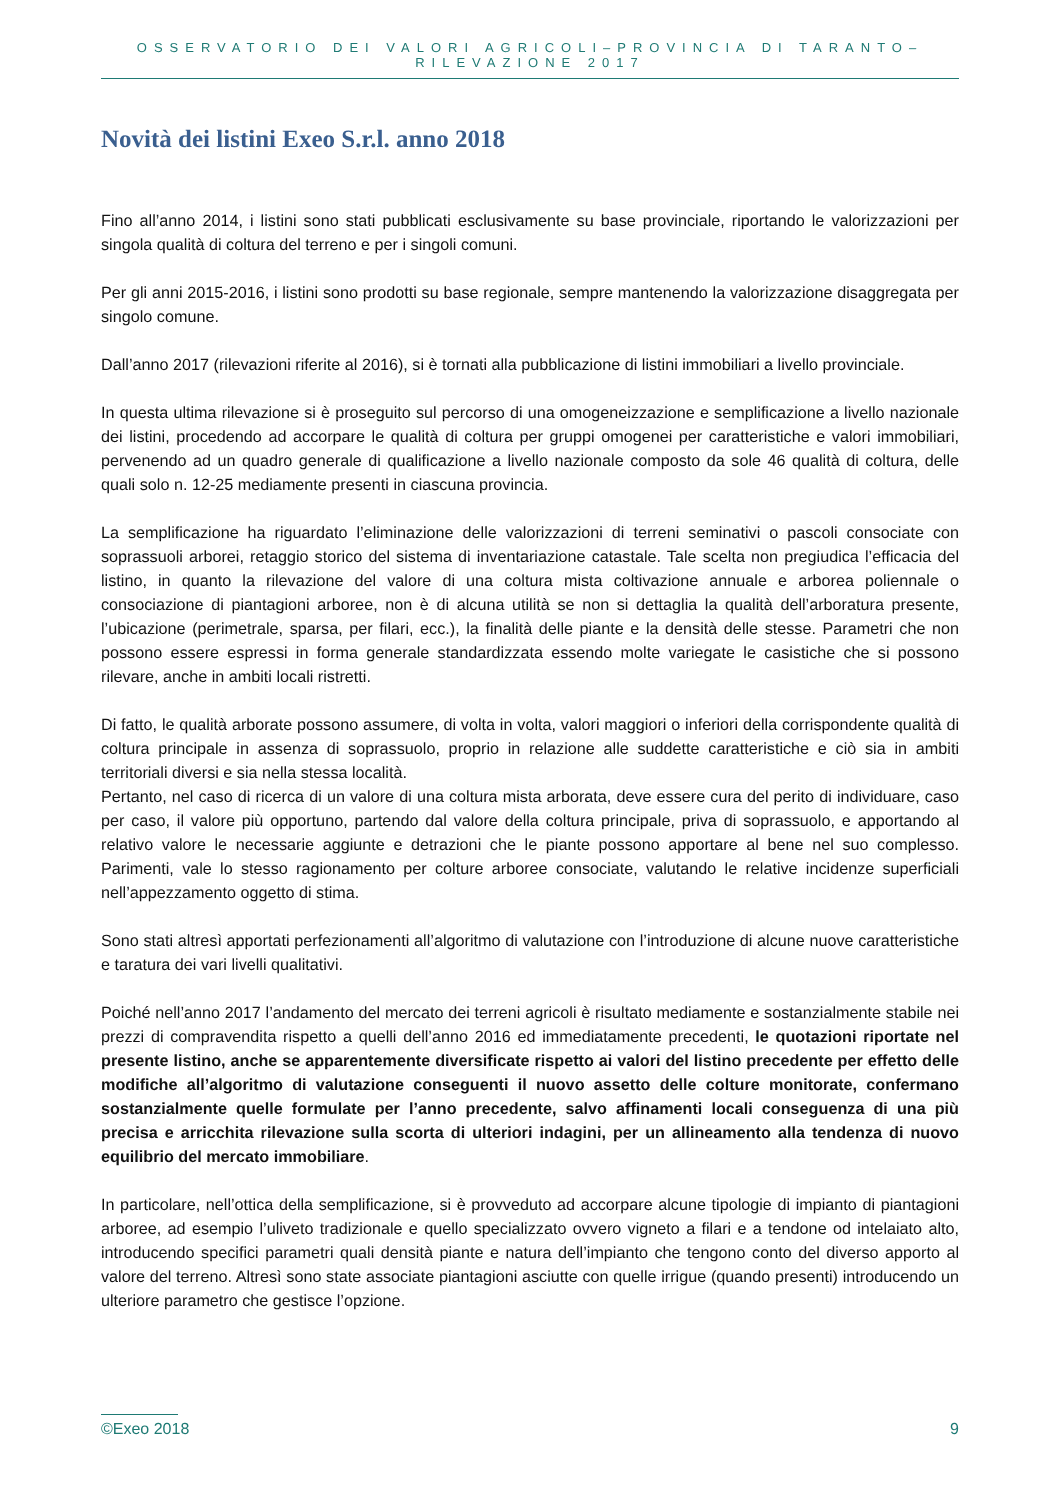OSSERVATORIO DEI VALORI AGRICOLI–PROVINCIA DI TARANTO–RILEVAZIONE 2017
Novità dei listini Exeo S.r.l. anno 2018
Fino all’anno 2014, i listini sono stati pubblicati esclusivamente su base provinciale, riportando le valorizzazioni per singola qualità di coltura del terreno e per i singoli comuni.
Per gli anni 2015-2016, i listini sono prodotti su base regionale, sempre mantenendo la valorizzazione disaggregata per singolo comune.
Dall’anno 2017 (rilevazioni riferite al 2016), si è tornati alla pubblicazione di listini immobiliari a livello provinciale.
In questa ultima rilevazione si è proseguito sul percorso di una omogeneizzazione e semplificazione a livello nazionale dei listini, procedendo ad accorpare le qualità di coltura per gruppi omogenei per caratteristiche e valori immobiliari, pervenendo ad un quadro generale di qualificazione a livello nazionale composto da sole 46 qualità di coltura, delle quali solo n. 12-25 mediamente presenti in ciascuna provincia.
La semplificazione ha riguardato l’eliminazione delle valorizzazioni di terreni seminativi o pascoli consociate con soprassuoli arborei, retaggio storico del sistema di inventariazione catastale. Tale scelta non pregiudica l’efficacia del listino, in quanto la rilevazione del valore di una coltura mista coltivazione annuale e arborea poliennale o consociazione di piantagioni arboree, non è di alcuna utilità se non si dettaglia la qualità dell’arboratura presente, l’ubicazione (perimetrale, sparsa, per filari, ecc.), la finalità delle piante e la densità delle stesse. Parametri che non possono essere espressi in forma generale standardizzata essendo molte variegate le casistiche che si possono rilevare, anche in ambiti locali ristretti.
Di fatto, le qualità arborate possono assumere, di volta in volta, valori maggiori o inferiori della corrispondente qualità di coltura principale in assenza di soprassuolo, proprio in relazione alle suddette caratteristiche e ciò sia in ambiti territoriali diversi e sia nella stessa località.
Pertanto, nel caso di ricerca di un valore di una coltura mista arborata, deve essere cura del perito di individuare, caso per caso, il valore più opportuno, partendo dal valore della coltura principale, priva di soprassuolo, e apportando al relativo valore le necessarie aggiunte e detrazioni che le piante possono apportare al bene nel suo complesso. Parimenti, vale lo stesso ragionamento per colture arboree consociate, valutando le relative incidenze superficiali nell’appezzamento oggetto di stima.
Sono stati altresì apportati perfezionamenti all’algoritmo di valutazione con l’introduzione di alcune nuove caratteristiche e taratura dei vari livelli qualitativi.
Poiché nell’anno 2017 l’andamento del mercato dei terreni agricoli è risultato mediamente e sostanzialmente stabile nei prezzi di compravendita rispetto a quelli dell’anno 2016 ed immediatamente precedenti, le quotazioni riportate nel presente listino, anche se apparentemente diversificate rispetto ai valori del listino precedente per effetto delle modifiche all’algoritmo di valutazione conseguenti il nuovo assetto delle colture monitorate, confermano sostanzialmente quelle formulate per l’anno precedente, salvo affinamenti locali conseguenza di una più precisa e arricchita rilevazione sulla scorta di ulteriori indagini, per un allineamento alla tendenza di nuovo equilibrio del mercato immobiliare.
In particolare, nell’ottica della semplificazione, si è provveduto ad accorpare alcune tipologie di impianto di piantagioni arboree, ad esempio l’uliveto tradizionale e quello specializzato ovvero vigneto a filari e a tendone od intelaiato alto, introducendo specifici parametri quali densità piante e natura dell’impianto che tengono conto del diverso apporto al valore del terreno. Altresì sono state associate piantagioni asciutte con quelle irrigue (quando presenti) introducendo un ulteriore parametro che gestisce l’opzione.
©Exeo 2018 9